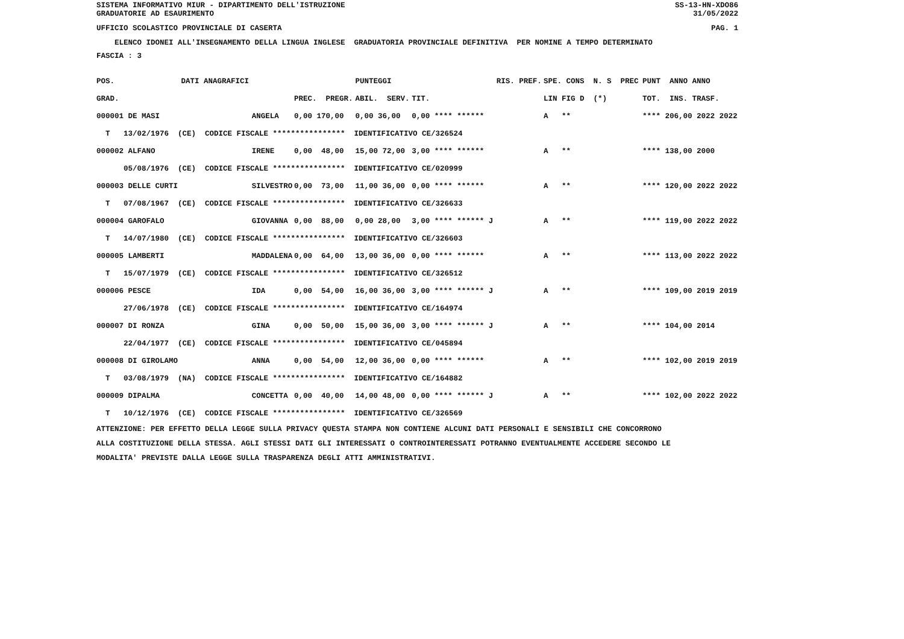SISTEMA INFORMATIVO MIUR - DIPARTIMENTO DELL'ISTRUZIONE
GRADUATORIE AD ESAURIMENTO
SS-13-HN-XDO86
31/05/2022
UFFICIO SCOLASTICO PROVINCIALE DI CASERTA
PAG. 1
ELENCO IDONEI ALL'INSEGNAMENTO DELLA LINGUA INGLESE GRADUATORIA PROVINCIALE DEFINITIVA PER NOMINE A TEMPO DETERMINATO
FASCIA : 3
| POS. | DATI ANAGRAFICI | | | PUNTEGGI | | RIS. PREF. | SPE. CONS N. S PREC | PUNT ANNO ANNO |
| --- | --- | --- | --- | --- | --- | --- | --- | --- |
| GRAD. | | | PREC. PREGR. | ABIL. SERV. | TIT. | | LIN FIG D (*) | TOT. INS. TRASF. |
| 000001 DE MASI | | ANGELA | 0,00 170,00 | 0,00 36,00 | 0,00 **** ****** | | A ** | **** 206,00 2022 2022 |
| T 13/02/1976 (CE) CODICE FISCALE **************** IDENTIFICATIVO CE/326524 | | | | | | | | |
| 000002 ALFANO | | IRENE | 0,00 48,00 | 15,00 72,00 | 3,00 **** ****** | | A ** | **** 138,00 2000 |
| 05/08/1976 (CE) CODICE FISCALE **************** IDENTIFICATIVO CE/020999 | | | | | | | | |
| 000003 DELLE CURTI | | SILVESTRO | 0,00 73,00 | 11,00 36,00 | 0,00 **** ****** | | A ** | **** 120,00 2022 2022 |
| T 07/08/1967 (CE) CODICE FISCALE **************** IDENTIFICATIVO CE/326633 | | | | | | | | |
| 000004 GAROFALO | | GIOVANNA | 0,00 88,00 | 0,00 28,00 | 3,00 **** ****** J | | A ** | **** 119,00 2022 2022 |
| T 14/07/1980 (CE) CODICE FISCALE **************** IDENTIFICATIVO CE/326603 | | | | | | | | |
| 000005 LAMBERTI | | MADDALENA | 0,00 64,00 | 13,00 36,00 | 0,00 **** ****** | | A ** | **** 113,00 2022 2022 |
| T 15/07/1979 (CE) CODICE FISCALE **************** IDENTIFICATIVO CE/326512 | | | | | | | | |
| 000006 PESCE | | IDA | 0,00 54,00 | 16,00 36,00 | 3,00 **** ****** J | | A ** | **** 109,00 2019 2019 |
| 27/06/1978 (CE) CODICE FISCALE **************** IDENTIFICATIVO CE/164974 | | | | | | | | |
| 000007 DI RONZA | | GINA | 0,00 50,00 | 15,00 36,00 | 3,00 **** ****** J | | A ** | **** 104,00 2014 |
| 22/04/1977 (CE) CODICE FISCALE **************** IDENTIFICATIVO CE/045894 | | | | | | | | |
| 000008 DI GIROLAMO | | ANNA | 0,00 54,00 | 12,00 36,00 | 0,00 **** ****** | | A ** | **** 102,00 2019 2019 |
| T 03/08/1979 (NA) CODICE FISCALE **************** IDENTIFICATIVO CE/164882 | | | | | | | | |
| 000009 DIPALMA | | CONCETTA | 0,00 40,00 | 14,00 48,00 | 0,00 **** ****** J | | A ** | **** 102,00 2022 2022 |
| T 10/12/1976 (CE) CODICE FISCALE **************** IDENTIFICATIVO CE/326569 | | | | | | | | |
ATTENZIONE: PER EFFETTO DELLA LEGGE SULLA PRIVACY QUESTA STAMPA NON CONTIENE ALCUNI DATI PERSONALI E SENSIBILI CHE CONCORRONO ALLA COSTITUZIONE DELLA STESSA. AGLI STESSI DATI GLI INTERESSATI O CONTROINTERESSATI POTRANNO EVENTUALMENTE ACCEDERE SECONDO LE MODALITA' PREVISTE DALLA LEGGE SULLA TRASPARENZA DEGLI ATTI AMMINISTRATIVI.